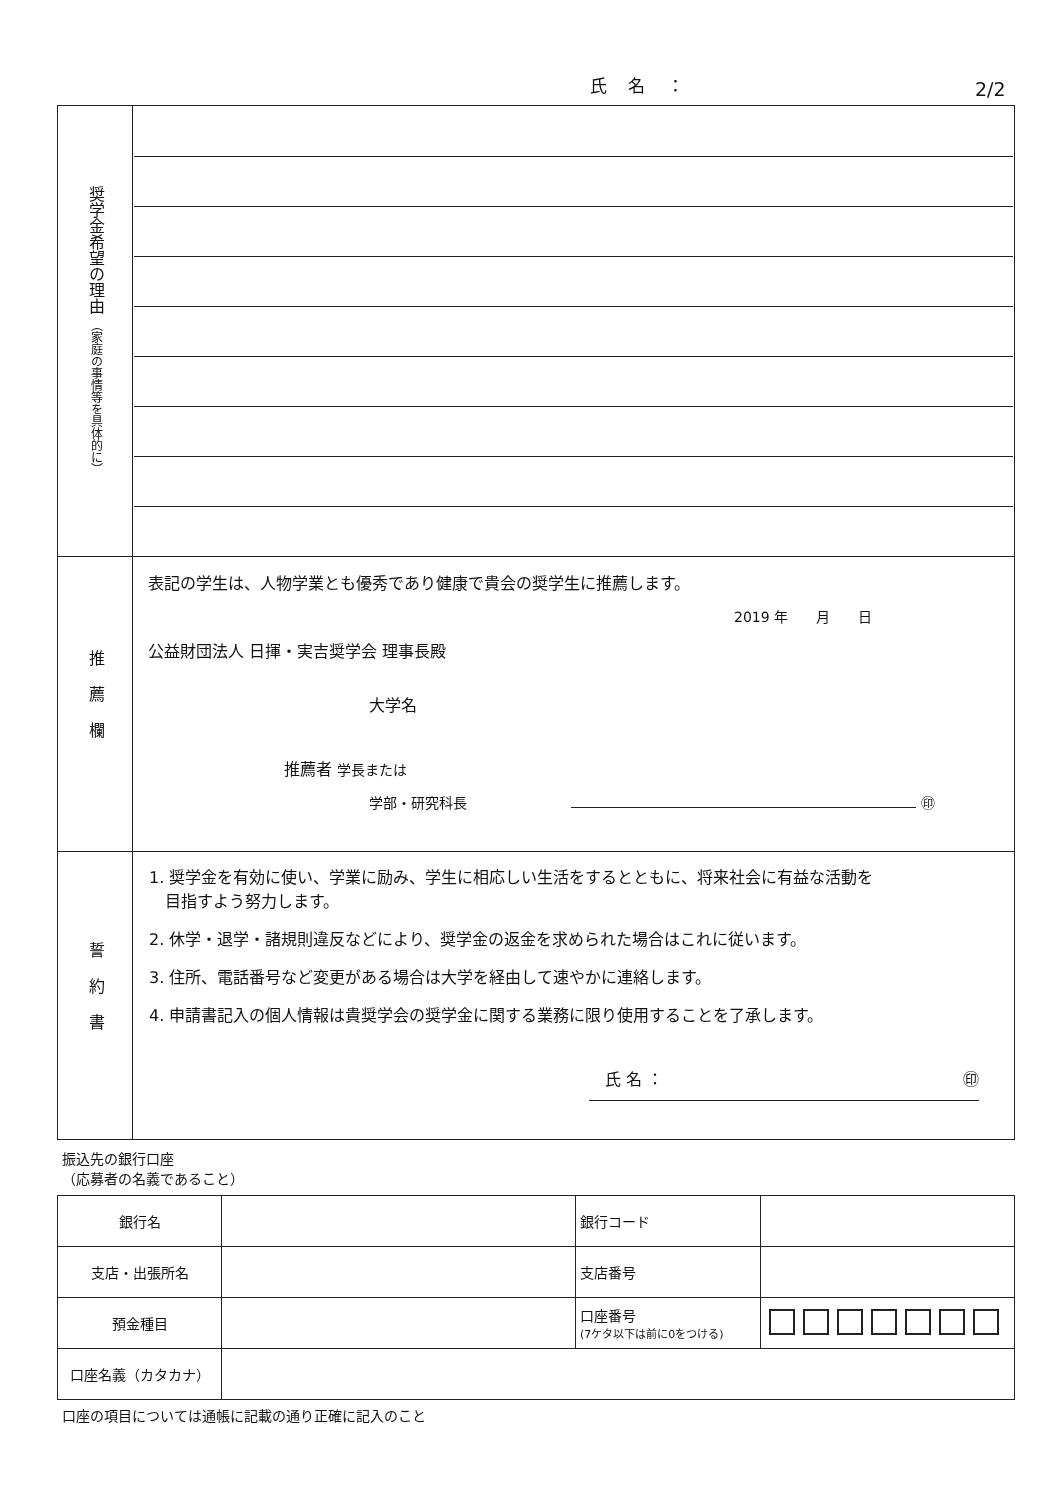氏 名 ： 2/2
| 奨学金希望の理由 （家庭の事情等を具体的に） | |
| 推薦欄 | 表記の学生は、人物学業とも優秀であり健康で貴会の奨学生に推薦します。 2019 年 月 日 公益財団法人 日揮・実吉奨学会 理事長殿 大学名 推薦者 学長または 学部・研究科長 ㊞ |
| 誓約書 | 1. 奨学金を有効に使い、学業に励み、学生に相応しい生活をするとともに、将来社会に有益な活動を 目指すよう努力します。 2. 休学・退学・諸規則違反などにより、奨学金の返金を求められた場合はこれに従います。 3. 住所、電話番号など変更がある場合は大学を経由して速やかに連絡します。 4. 申請書記入の個人情報は貴奨学会の奨学金に関する業務に限り使用することを了承します。 氏 名 ： ㊞ |
振込先の銀行口座
（応募者の名義であること）
| 銀行名 | | 銀行コード | |
| 支店・出張所名 | | 支店番号 | |
| 預金種目 | | 口座番号 (7ケタ以下は前に0をつける) | |
| 口座名義（カタカナ） | | | |
口座の項目については通帳に記載の通り正確に記入のこと